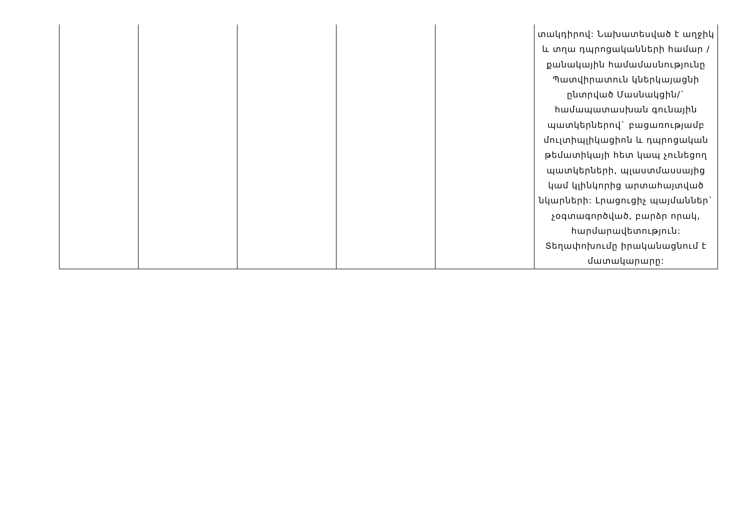| | | | | | տակդիրով: Նախատեսված է աղջիկ և տղա դպրոցականների համար /քանակային համամասնությունը Պատվիրատուն կներկայացնի ընտրված Մասնակցին/` համապատասխան գունային պատկերներով` բացառությամբ մուլտիպլիկացիոն և դպրոցական թեմատիկայի հետ կապ չունեցող պատկերների, պլաստմասսայից կամ կլինկորից արտահայտված նկարների: Լրացուցիչ պայմաններ` չօգտագործված, բարձր որակ, հարմարավետություն: Տեղափոխումը իրականացնում է մատակարարը: |